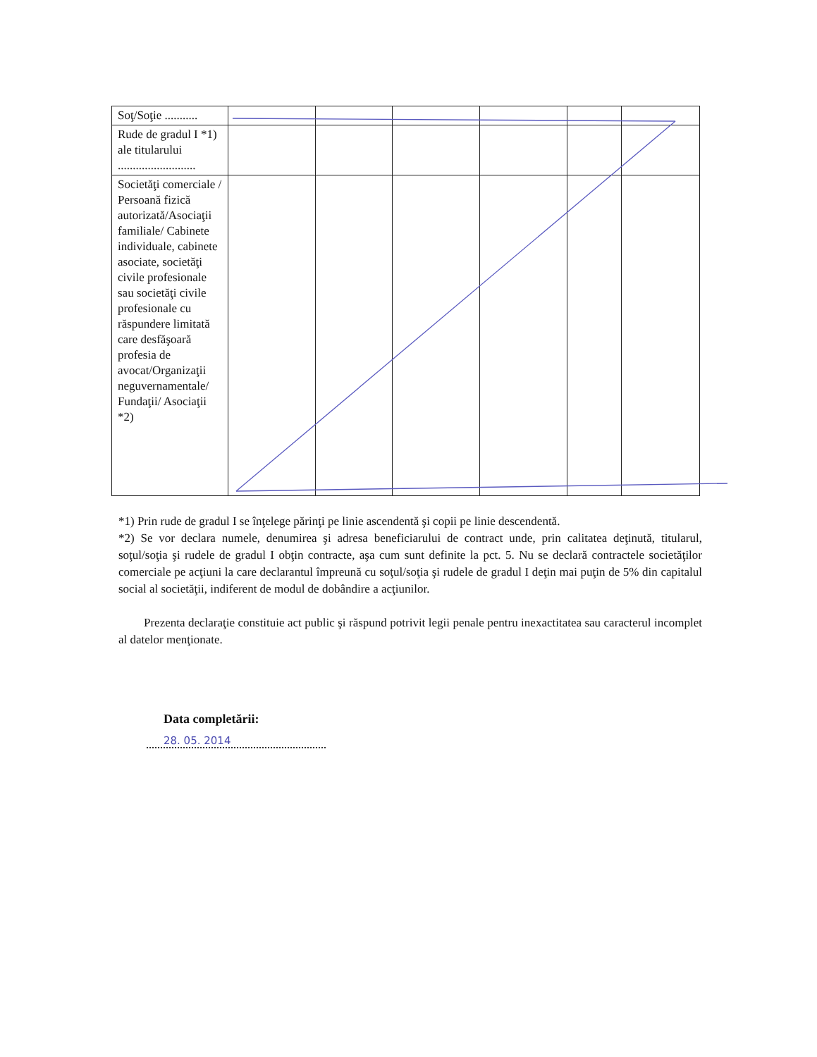| Soţ/Soţie ........... | | | | | | |
| Rude de gradul I *1) ale titularului .......................... | | | | | | |
| Societăţi comerciale / Persoană fizică autorizată/Asociaţii familiale/ Cabinete individuale, cabinete asociate, societăţi civile profesionale sau societăţi civile profesionale cu răspundere limitată care desfăşoară profesia de avocat/Organizaţii neguvernamentale/ Fundaţii/ Asociaţii *2) | | | | | | |
*1) Prin rude de gradul I se înţelege părinţi pe linie ascendentă şi copii pe linie descendentă.
*2) Se vor declara numele, denumirea şi adresa beneficiarului de contract unde, prin calitatea deţinută, titularul, soţul/soţia şi rudele de gradul I obţin contracte, aşa cum sunt definite la pct. 5. Nu se declară contractele societăţilor comerciale pe acţiuni la care declarantul împreună cu soţul/soţia şi rudele de gradul I deţin mai puţin de 5% din capitalul social al societăţii, indiferent de modul de dobândire a acţiunilor.
Prezenta declaraţie constituie act public şi răspund potrivit legii penale pentru inexactitatea sau caracterul incomplet al datelor menţionate.
Data completării:
28. 05. 2014